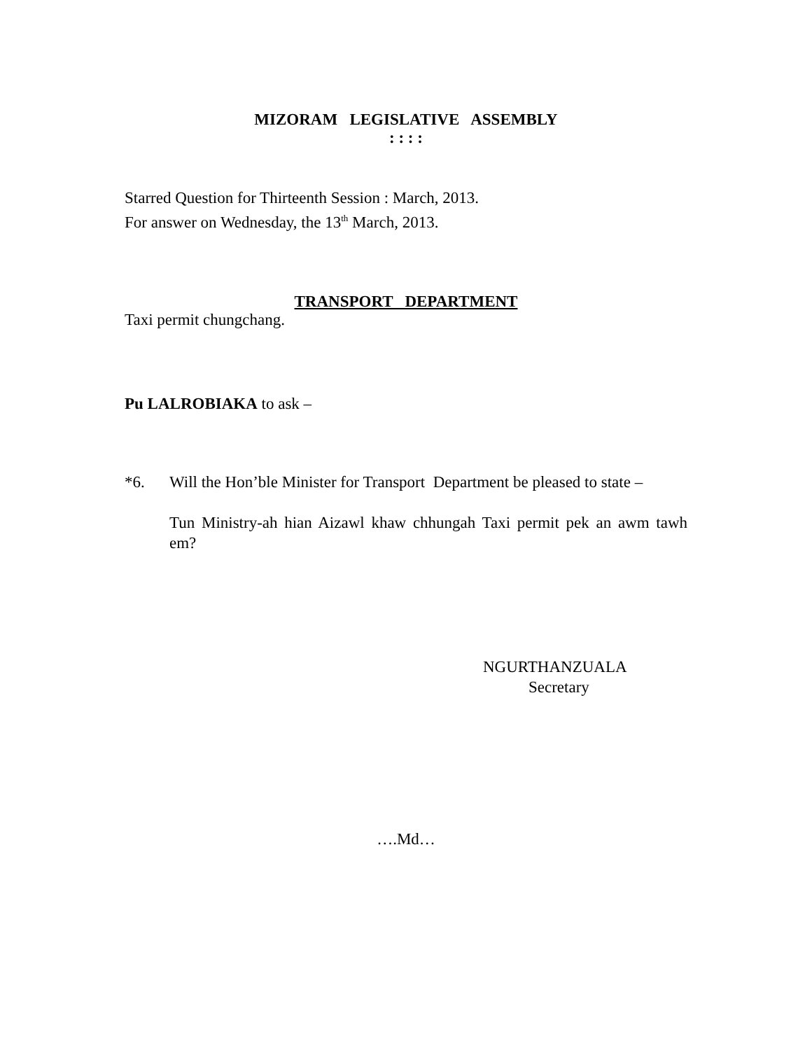MIZORAM LEGISLATIVE ASSEMBLY
: : : :
Starred Question for Thirteenth Session : March, 2013.
For answer on Wednesday, the 13<sup>th</sup> March, 2013.
TRANSPORT DEPARTMENT
Taxi permit chungchang.
Pu LALROBIAKA to ask –
*6. Will the Hon’ble Minister for Transport Department be pleased to state –
Tun Ministry-ah hian Aizawl khaw chhungah Taxi permit pek an awm tawh em?
NGURTHANZUALA
Secretary
….Md…